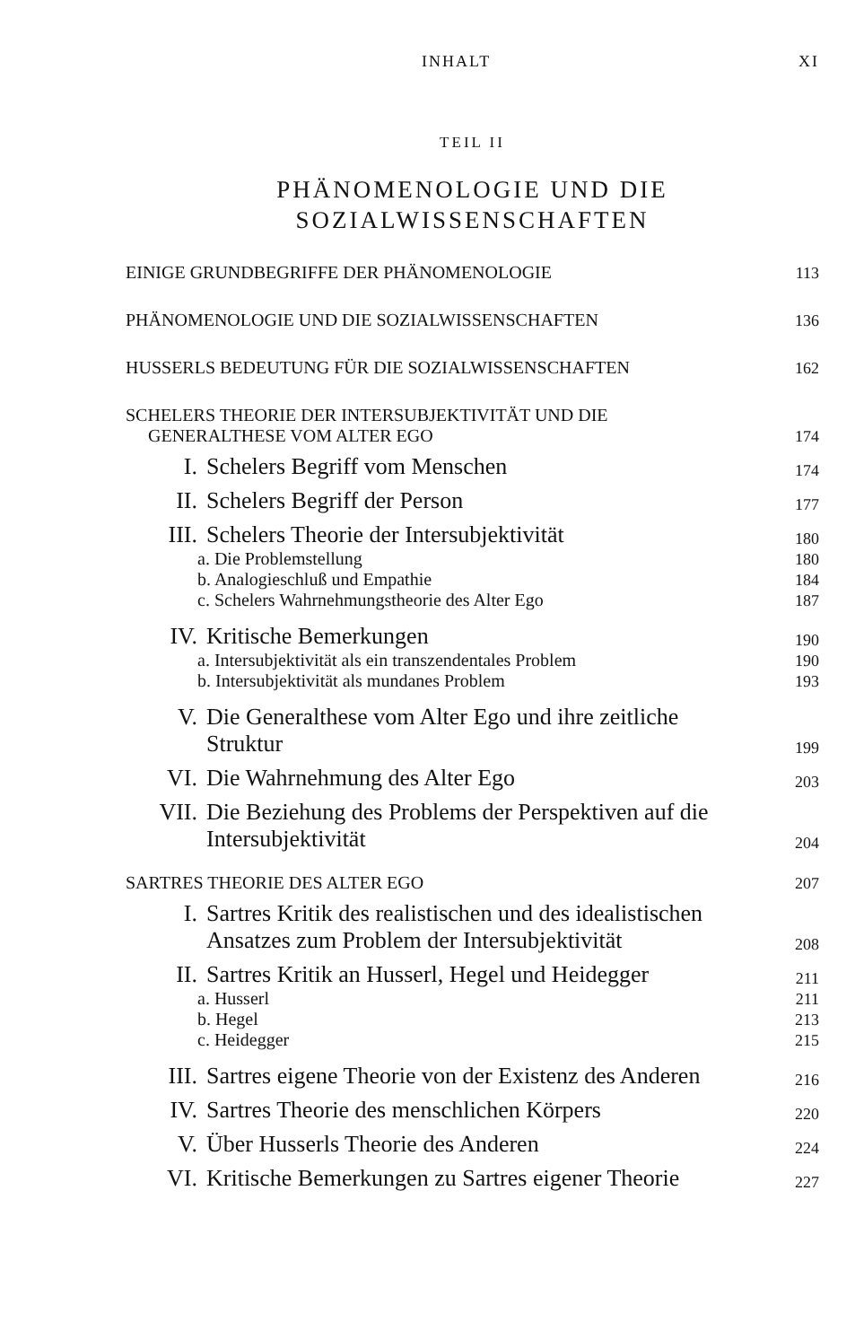INHALT XI
TEIL II
PHÄNOMENOLOGIE UND DIE
SOZIALWISSENSCHAFTEN
EINIGE GRUNDBEGRIFFE DER PHÄNOMENOLOGIE 113
PHÄNOMENOLOGIE UND DIE SOZIALWISSENSCHAFTEN 136
HUSSERLS BEDEUTUNG FÜR DIE SOZIALWISSENSCHAFTEN 162
SCHELERS THEORIE DER INTERSUBJEKTIVITÄT UND DIE
GENERALTHESE VOM ALTER EGO 174
I. Schelers Begriff vom Menschen 174
II. Schelers Begriff der Person 177
III. Schelers Theorie der Intersubjektivität 180
a. Die Problemstellung 180
b. Analogieschluß und Empathie 184
c. Schelers Wahrnehmungstheorie des Alter Ego 187
IV. Kritische Bemerkungen 190
a. Intersubjektivität als ein transzendentales Problem 190
b. Intersubjektivität als mundanes Problem 193
V. Die Generalthese vom Alter Ego und ihre zeitliche Struktur 199
VI. Die Wahrnehmung des Alter Ego 203
VII. Die Beziehung des Problems der Perspektiven auf die Intersubjektivität 204
SARTRES THEORIE DES ALTER EGO 207
I. Sartres Kritik des realistischen und des idealistischen Ansatzes zum Problem der Intersubjektivität 208
II. Sartres Kritik an Husserl, Hegel und Heidegger 211
a. Husserl 211
b. Hegel 213
c. Heidegger 215
III. Sartres eigene Theorie von der Existenz des Anderen 216
IV. Sartres Theorie des menschlichen Körpers 220
V. Über Husserls Theorie des Anderen 224
VI. Kritische Bemerkungen zu Sartres eigener Theorie 227